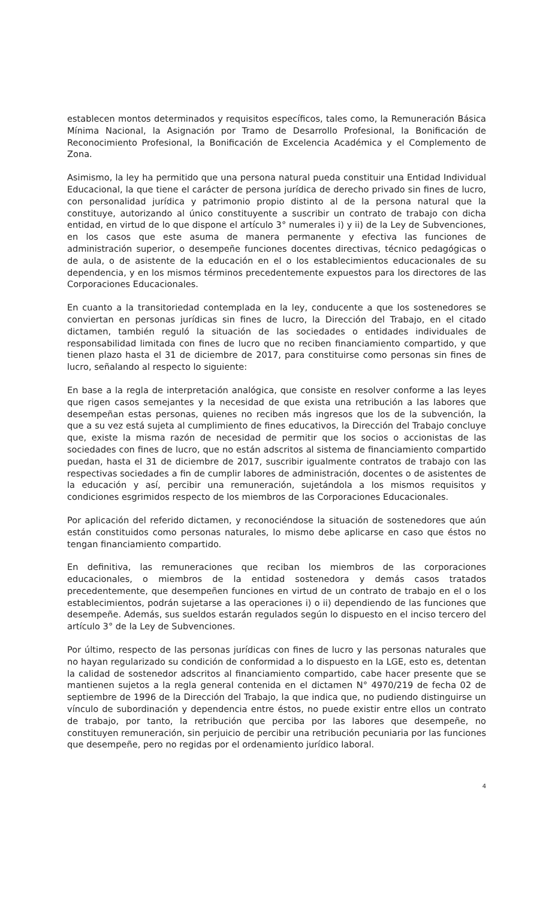establecen montos determinados y requisitos específicos, tales como, la Remuneración Básica Mínima Nacional, la Asignación por Tramo de Desarrollo Profesional, la Bonificación de Reconocimiento Profesional, la Bonificación de Excelencia Académica y el Complemento de Zona.
Asimismo, la ley ha permitido que una persona natural pueda constituir una Entidad Individual Educacional, la que tiene el carácter de persona jurídica de derecho privado sin fines de lucro, con personalidad jurídica y patrimonio propio distinto al de la persona natural que la constituye, autorizando al único constituyente a suscribir un contrato de trabajo con dicha entidad, en virtud de lo que dispone el artículo 3° numerales i) y ii) de la Ley de Subvenciones, en los casos que este asuma de manera permanente y efectiva las funciones de administración superior, o desempeñe funciones docentes directivas, técnico pedagógicas o de aula, o de asistente de la educación en el o los establecimientos educacionales de su dependencia, y en los mismos términos precedentemente expuestos para los directores de las Corporaciones Educacionales.
En cuanto a la transitoriedad contemplada en la ley, conducente a que los sostenedores se conviertan en personas jurídicas sin fines de lucro, la Dirección del Trabajo, en el citado dictamen, también reguló la situación de las sociedades o entidades individuales de responsabilidad limitada con fines de lucro que no reciben financiamiento compartido, y que tienen plazo hasta el 31 de diciembre de 2017, para constituirse como personas sin fines de lucro, señalando al respecto lo siguiente:
En base a la regla de interpretación analógica, que consiste en resolver conforme a las leyes que rigen casos semejantes y la necesidad de que exista una retribución a las labores que desempeñan estas personas, quienes no reciben más ingresos que los de la subvención, la que a su vez está sujeta al cumplimiento de fines educativos, la Dirección del Trabajo concluye que, existe la misma razón de necesidad de permitir que los socios o accionistas de las sociedades con fines de lucro, que no están adscritos al sistema de financiamiento compartido puedan, hasta el 31 de diciembre de 2017, suscribir igualmente contratos de trabajo con las respectivas sociedades a fin de cumplir labores de administración, docentes o de asistentes de la educación y así, percibir una remuneración, sujetándola a los mismos requisitos y condiciones esgrimidos respecto de los miembros de las Corporaciones Educacionales.
Por aplicación del referido dictamen, y reconociéndose la situación de sostenedores que aún están constituidos como personas naturales, lo mismo debe aplicarse en caso que éstos no tengan financiamiento compartido.
En definitiva, las remuneraciones que reciban los miembros de las corporaciones educacionales, o miembros de la entidad sostenedora y demás casos tratados precedentemente, que desempeñen funciones en virtud de un contrato de trabajo en el o los establecimientos, podrán sujetarse a las operaciones i) o ii) dependiendo de las funciones que desempeñe. Además, sus sueldos estarán regulados según lo dispuesto en el inciso tercero del artículo 3° de la Ley de Subvenciones.
Por último, respecto de las personas jurídicas con fines de lucro y las personas naturales que no hayan regularizado su condición de conformidad a lo dispuesto en la LGE, esto es, detentan la calidad de sostenedor adscritos al financiamiento compartido, cabe hacer presente que se mantienen sujetos a la regla general contenida en el dictamen N° 4970/219 de fecha 02 de septiembre de 1996 de la Dirección del Trabajo, la que indica que, no pudiendo distinguirse un vínculo de subordinación y dependencia entre éstos, no puede existir entre ellos un contrato de trabajo, por tanto, la retribución que perciba por las labores que desempeñe, no constituyen remuneración, sin perjuicio de percibir una retribución pecuniaria por las funciones que desempeñe, pero no regidas por el ordenamiento jurídico laboral.
4